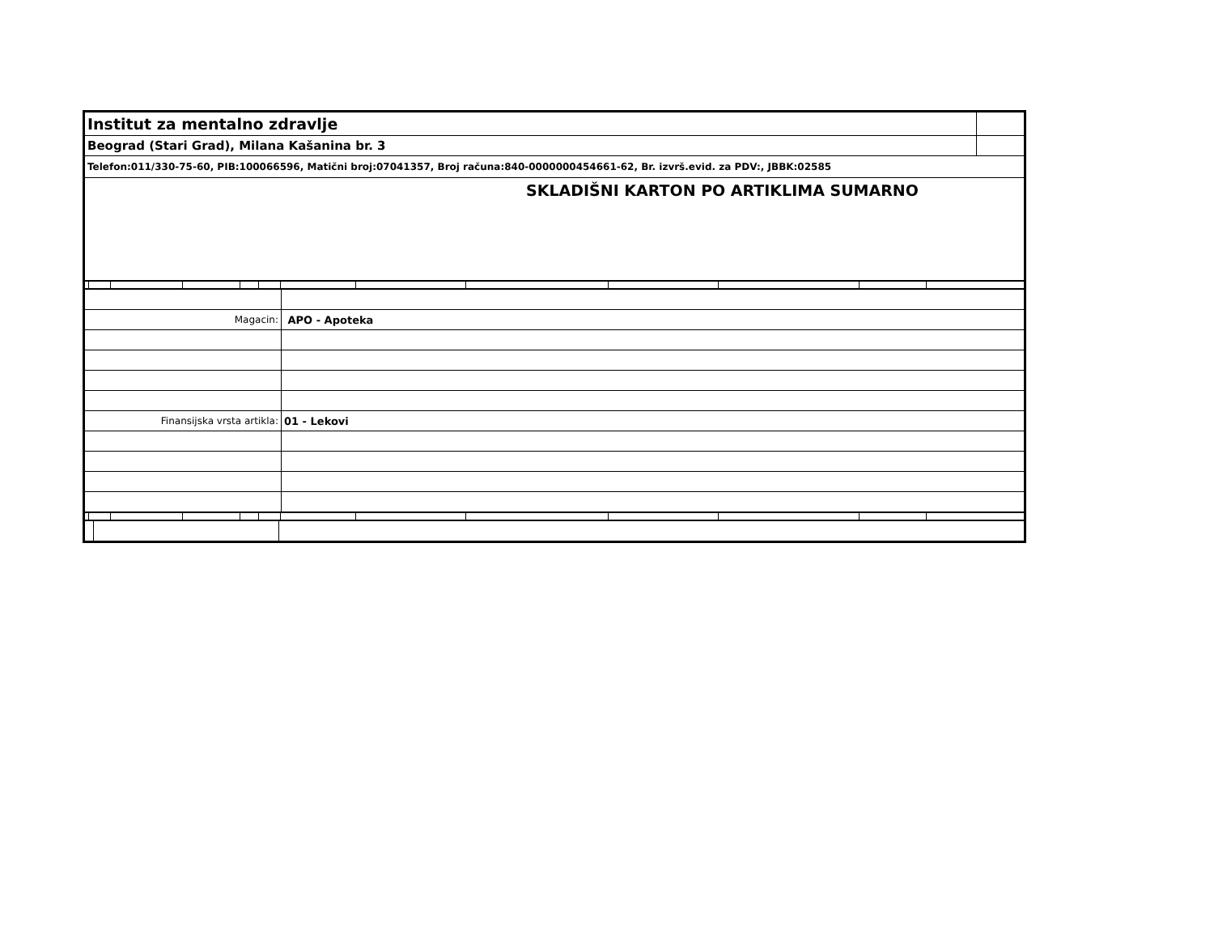| Institut za mentalno zdravlje | |
| Beograd (Stari Grad), Milana Kašanina br. 3 | |
| Telefon:011/330-75-60, PIB:100066596, Matični broj:07041357, Broj računa:840-0000000454661-62, Br. izvrš.evid. za PDV:, JBBK:02585 | |
| SKLADIŠNI KARTON PO ARTIKLIMA SUMARNO | |
| Magacin: | APO - Apoteka |
| Finansijska vrsta artikla: | 01 - Lekovi |